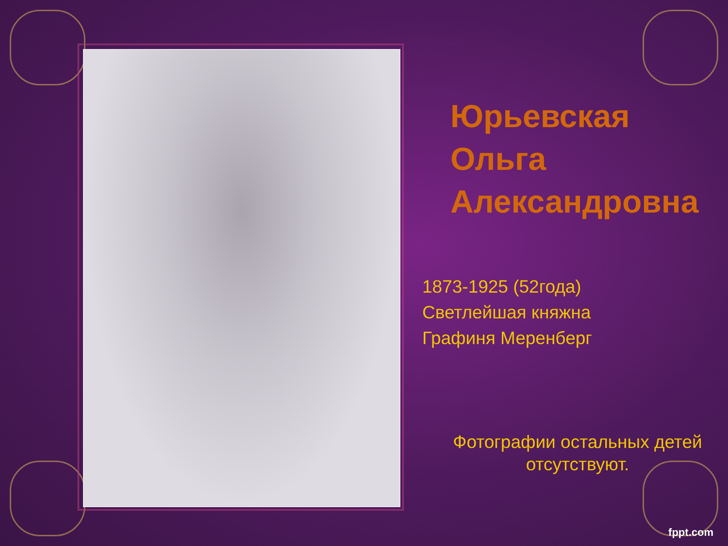Юрьевская Ольга Александровна
1873-1925 (52года)
Светлейшая княжна
Графиня Меренберг
Фотографии остальных детей отсутствуют.
fppt.com